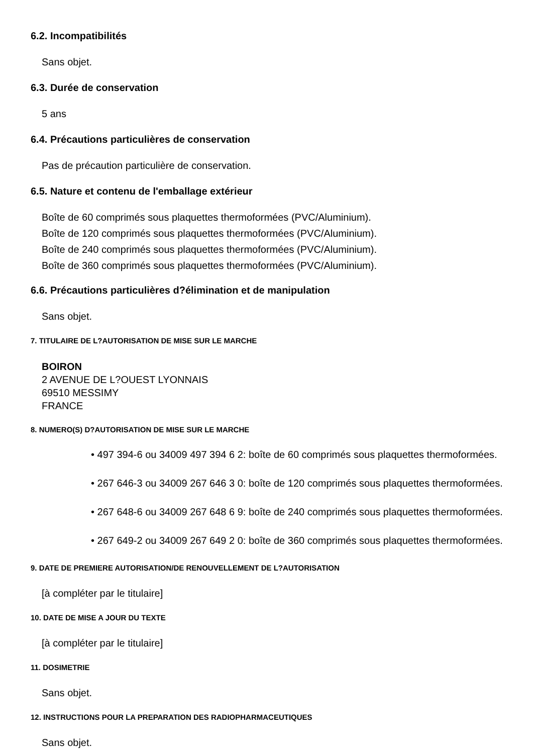6.2. Incompatibilités
Sans objet.
6.3. Durée de conservation
5 ans
6.4. Précautions particulières de conservation
Pas de précaution particulière de conservation.
6.5. Nature et contenu de l'emballage extérieur
Boîte de 60 comprimés sous plaquettes thermoformées (PVC/Aluminium).
Boîte de 120 comprimés sous plaquettes thermoformées (PVC/Aluminium).
Boîte de 240 comprimés sous plaquettes thermoformées (PVC/Aluminium).
Boîte de 360 comprimés sous plaquettes thermoformées (PVC/Aluminium).
6.6. Précautions particulières d?élimination et de manipulation
Sans objet.
7. TITULAIRE DE L?AUTORISATION DE MISE SUR LE MARCHE
BOIRON
2 AVENUE DE L?OUEST LYONNAIS
69510 MESSIMY
FRANCE
8. NUMERO(S) D?AUTORISATION DE MISE SUR LE MARCHE
• 497 394-6 ou 34009 497 394 6 2: boîte de 60 comprimés sous plaquettes thermoformées.
• 267 646-3 ou 34009 267 646 3 0: boîte de 120 comprimés sous plaquettes thermoformées.
• 267 648-6 ou 34009 267 648 6 9: boîte de 240 comprimés sous plaquettes thermoformées.
• 267 649-2 ou 34009 267 649 2 0: boîte de 360 comprimés sous plaquettes thermoformées.
9. DATE DE PREMIERE AUTORISATION/DE RENOUVELLEMENT DE L?AUTORISATION
[à compléter par le titulaire]
10. DATE DE MISE A JOUR DU TEXTE
[à compléter par le titulaire]
11. DOSIMETRIE
Sans objet.
12. INSTRUCTIONS POUR LA PREPARATION DES RADIOPHARMACEUTIQUES
Sans objet.